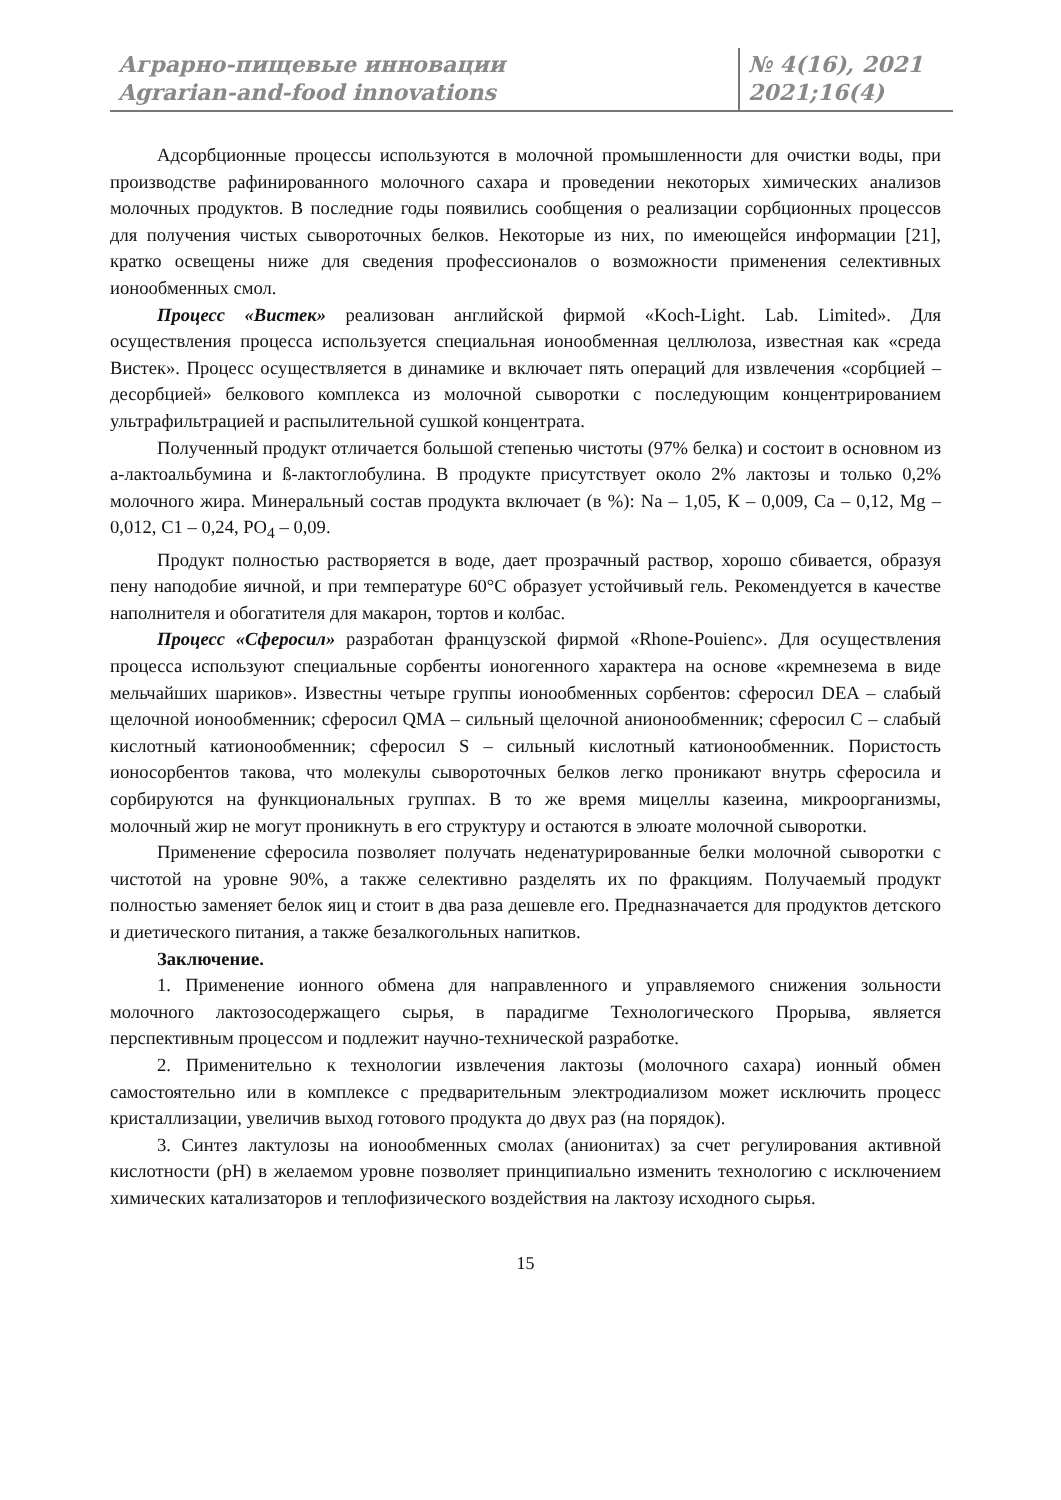Аграрно-пищевые инновации
Agrarian-and-food innovations
№ 4(16), 2021
2021;16(4)
Адсорбционные процессы используются в молочной промышленности для очистки воды, при производстве рафинированного молочного сахара и проведении некоторых химических анализов молочных продуктов. В последние годы появились сообщения о реализации сорбционных процессов для получения чистых сывороточных белков. Некоторые из них, по имеющейся информации [21], кратко освещены ниже для сведения профессионалов о возможности применения селективных ионообменных смол.
Процесс «Вистек» реализован английской фирмой «Koch-Light. Lab. Limited». Для осуществления процесса используется специальная ионообменная целлюлоза, известная как «среда Вистек». Процесс осуществляется в динамике и включает пять операций для извлечения «сорбцией – десорбцией» белкового комплекса из молочной сыворотки с последующим концентрированием ультрафильтрацией и распылительной сушкой концентрата.
Полученный продукт отличается большой степенью чистоты (97% белка) и состоит в основном из а-лактоальбумина и ß-лактоглобулина. В продукте присутствует около 2% лактозы и только 0,2% молочного жира. Минеральный состав продукта включает (в %): Na – 1,05, К – 0,009, Са – 0,12, Mg – 0,012, C1 – 0,24, PO<sub>4</sub> – 0,09.
Продукт полностью растворяется в воде, дает прозрачный раствор, хорошо сбивается, образуя пену наподобие яичной, и при температуре 60°С образует устойчивый гель. Рекомендуется в качестве наполнителя и обогатителя для макарон, тортов и колбас.
Процесс «Сферосил» разработан французской фирмой «Rhone-Pouienc». Для осуществления процесса используют специальные сорбенты ионогенного характера на основе «кремнезема в виде мельчайших шариков». Известны четыре группы ионообменных сорбентов: сферосил DEA – слабый щелочной ионообменник; сферосил QMA – сильный щелочной анионообменник; сферосил С – слабый кислотный катионообменник; сферосил S – сильный кислотный катионообменник. Пористость ионосорбентов такова, что молекулы сывороточных белков легко проникают внутрь сферосила и сорбируются на функциональных группах. В то же время мицеллы казеина, микроорганизмы, молочный жир не могут проникнуть в его структуру и остаются в элюате молочной сыворотки.
Применение сферосила позволяет получать неденатурированные белки молочной сыворотки с чистотой на уровне 90%, а также селективно разделять их по фракциям. Получаемый продукт полностью заменяет белок яиц и стоит в два раза дешевле его. Предназначается для продуктов детского и диетического питания, а также безалкогольных напитков.
Заключение.
1. Применение ионного обмена для направленного и управляемого снижения зольности молочного лактозосодержащего сырья, в парадигме Технологического Прорыва, является перспективным процессом и подлежит научно-технической разработке.
2. Применительно к технологии извлечения лактозы (молочного сахара) ионный обмен самостоятельно или в комплексе с предварительным электродиализом может исключить процесс кристаллизации, увеличив выход готового продукта до двух раз (на порядок).
3. Синтез лактулозы на ионообменных смолах (анионитах) за счет регулирования активной кислотности (рН) в желаемом уровне позволяет принципиально изменить технологию с исключением химических катализаторов и теплофизического воздействия на лактозу исходного сырья.
15